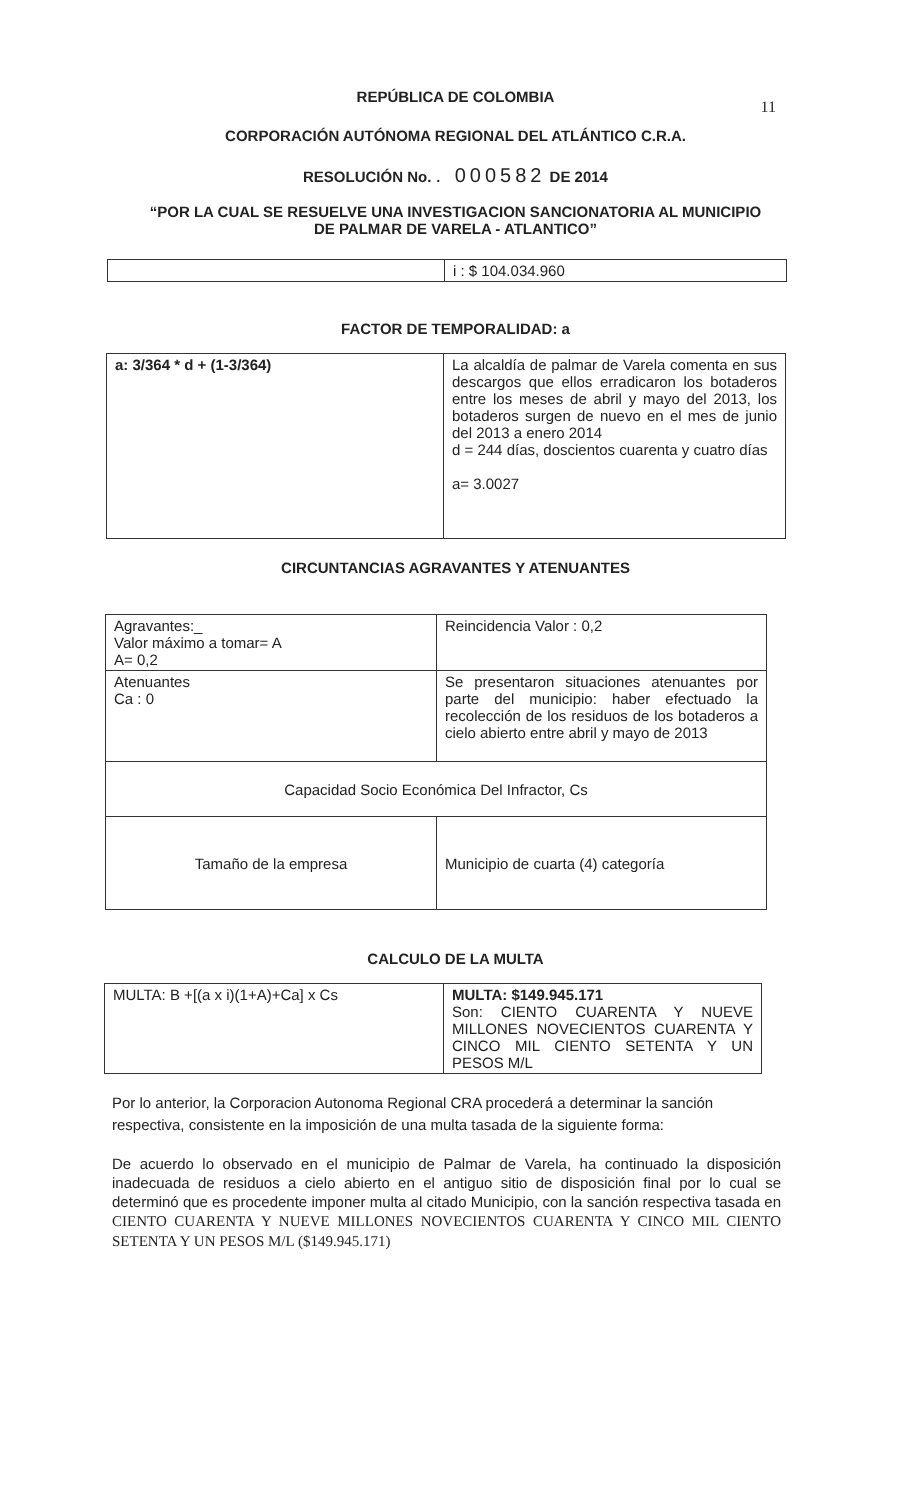11
REPÚBLICA DE COLOMBIA
CORPORACIÓN AUTÓNOMA REGIONAL DEL ATLÁNTICO C.R.A.
RESOLUCIÓN No. . 000582 DE 2014
“POR LA CUAL SE RESUELVE UNA INVESTIGACION SANCIONATORIA AL MUNICIPIO
DE PALMAR DE VARELA - ATLANTICO”
| | i : $ 104.034.960 |
FACTOR DE TEMPORALIDAD: a
| a: 3/364 * d + (1-3/364) | La alcaldía de palmar de Varela comenta en sus descargos que ellos erradicaron los botaderos entre los meses de abril y mayo del 2013, los botaderos surgen de nuevo en el mes de junio del 2013 a enero 2014 d = 244 días, doscientos cuarenta y cuatro días a= 3.0027 |
CIRCUNTANCIAS AGRAVANTES Y ATENUANTES
| Agravantes:_ Valor máximo a tomar= A A= 0,2 | Reincidencia Valor : 0,2 |
| Atenuantes Ca : 0 | Se presentaron situaciones atenuantes por parte del municipio: haber efectuado la recolección de los residuos de los botaderos a cielo abierto entre abril y mayo de 2013 |
| Capacidad Socio Económica Del Infractor, Cs | |
| Tamaño de la empresa | Municipio de cuarta (4) categoría |
CALCULO DE LA MULTA
| MULTA: B +[(a x i)(1+A)+Ca] x Cs | MULTA: $149.945.171 Son: CIENTO CUARENTA Y NUEVE MILLONES NOVECIENTOS CUARENTA Y CINCO MIL CIENTO SETENTA Y UN PESOS M/L |
Por lo anterior, la Corporacion Autonoma Regional CRA procederá a determinar la sanción respectiva, consistente en la imposición de una multa tasada de la siguiente forma:
De acuerdo lo observado en el municipio de Palmar de Varela, ha continuado la disposición inadecuada de residuos a cielo abierto en el antiguo sitio de disposición final por lo cual se determinó que es procedente imponer multa al citado Municipio, con la sanción respectiva tasada en CIENTO CUARENTA Y NUEVE MILLONES NOVECIENTOS CUARENTA Y CINCO MIL CIENTO SETENTA Y UN PESOS M/L ($149.945.171)